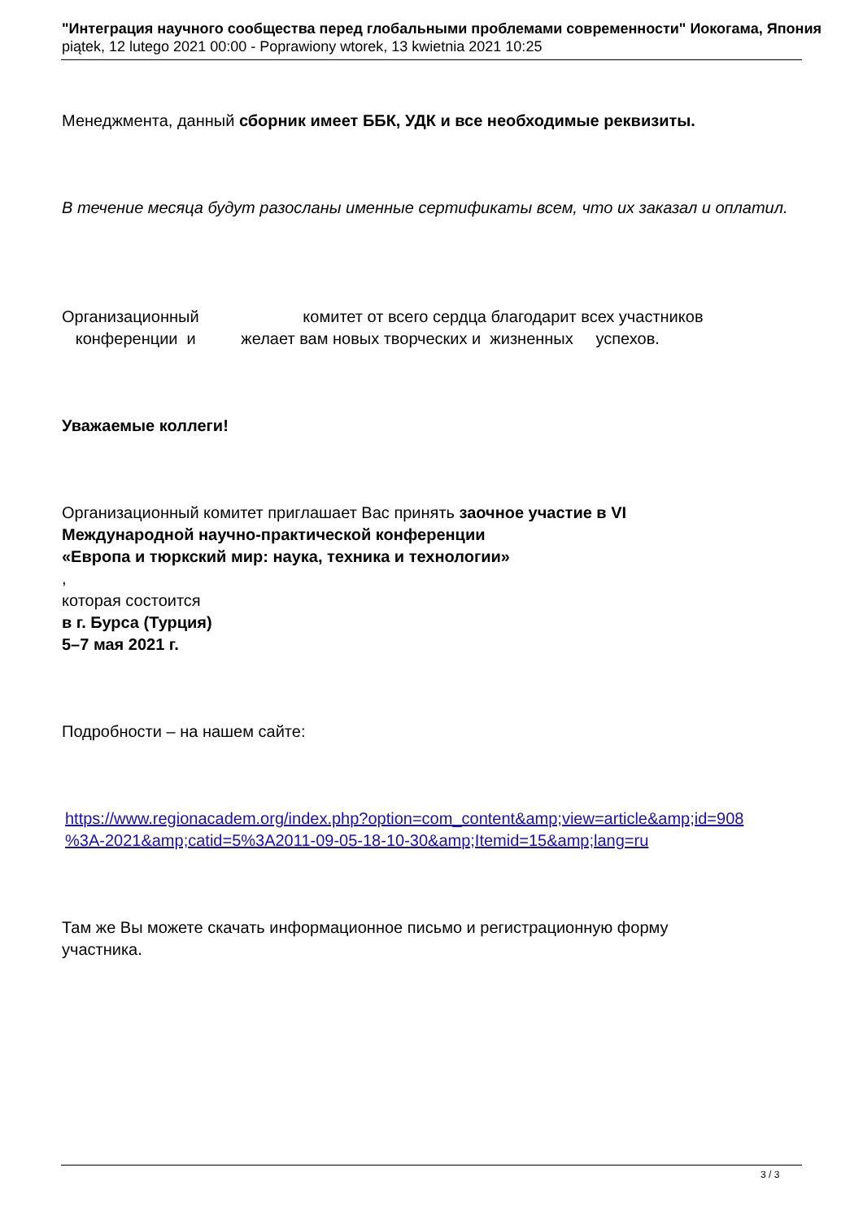"Интеграция научного сообщества перед глобальными проблемами современности" Иокогама, Япония
piątek, 12 lutego 2021 00:00 - Poprawiony wtorek, 13 kwietnia 2021 10:25
Менеджмента, данный сборник имеет ББК, УДК и все необходимые реквизиты.
В течение месяца будут разосланы именные сертификаты всем, что их заказал и оплатил.
Организационный комитет от всего сердца благодарит всех участников
конференции и желает вам новых творческих и жизненных успехов.
Уважаемые коллеги!
Организационный комитет приглашает Вас принять заочное участие в VI
Международной научно-практической конференции
«Европа и тюркский мир: наука, техника и технологии»
,
которая состоится
в г. Бурса (Турция)
5–7 мая 2021 г.
Подробности – на нашем сайте:
https://www.regionacadem.org/index.php?option=com_content&amp;view=article&amp;id=908
%3A-2021&amp;catid=5%3A2011-09-05-18-10-30&amp;Itemid=15&amp;lang=ru
Там же Вы можете скачать информационное письмо и регистрационную форму
участника.
3 / 3